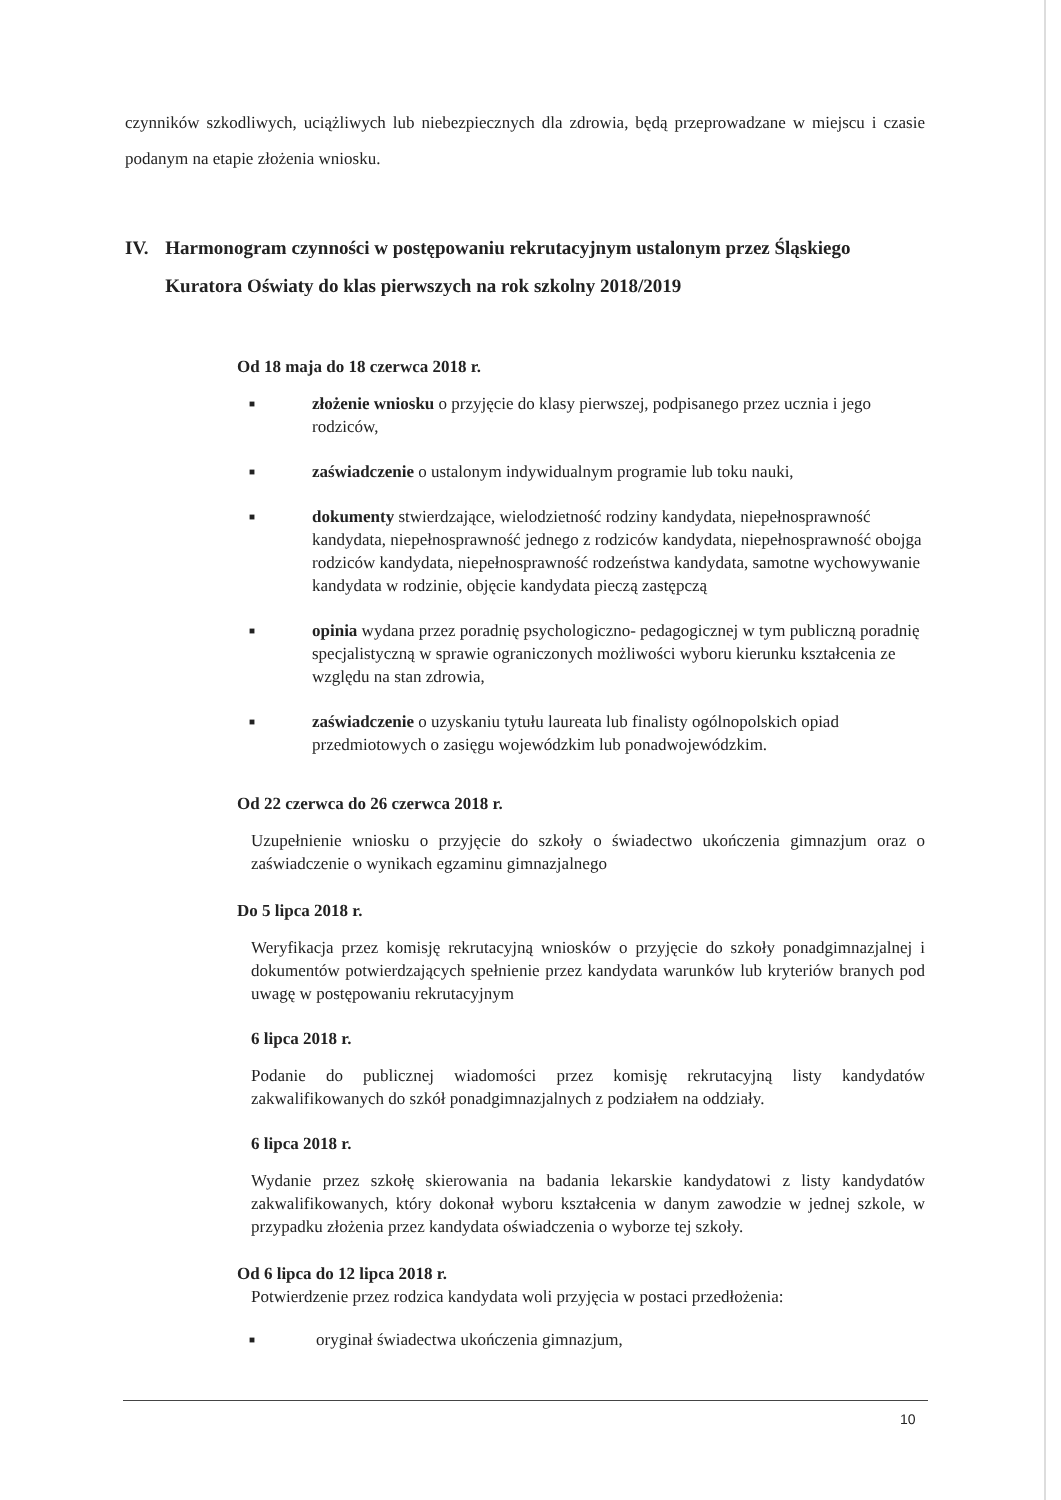czynników szkodliwych, uciążliwych lub niebezpiecznych dla zdrowia, będą przeprowadzane w miejscu i czasie podanym na etapie złożenia wniosku.
IV. Harmonogram czynności w postępowaniu rekrutacyjnym ustalonym przez Śląskiego Kuratora Oświaty do klas pierwszych na rok szkolny 2018/2019
Od 18 maja do 18 czerwca 2018 r.
■ złożenie wniosku o przyjęcie do klasy pierwszej, podpisanego przez ucznia i jego rodziców,
■ zaświadczenie o ustalonym indywidualnym programie lub toku nauki,
■ dokumenty stwierdzające, wielodzietność rodziny kandydata, niepełnosprawność kandydata, niepełnosprawność jednego z rodziców kandydata, niepełnosprawność obojga rodziców kandydata, niepełnosprawność rodzeństwa kandydata, samotne wychowywanie kandydata w rodzinie, objęcie kandydata pieczą zastępczą
■ opinia wydana przez poradnię psychologiczno- pedagogicznej w tym publiczną poradnię specjalistyczną w sprawie ograniczonych możliwości wyboru kierunku kształcenia ze względu na stan zdrowia,
■ zaświadczenie o uzyskaniu tytułu laureata lub finalisty ogólnopolskich opiad przedmiotowych o zasięgu wojewódzkim lub ponadwojewódzkim.
Od 22 czerwca do 26 czerwca 2018 r.
Uzupełnienie wniosku o przyjęcie do szkoły o świadectwo ukończenia gimnazjum oraz o zaświadczenie o wynikach egzaminu gimnazjalnego
Do 5 lipca 2018 r.
Weryfikacja przez komisję rekrutacyjną wniosków o przyjęcie do szkoły ponadgimnazjalnej i dokumentów potwierdzających spełnienie przez kandydata warunków lub kryteriów branych pod uwagę w postępowaniu rekrutacyjnym
6 lipca 2018 r.
Podanie do publicznej wiadomości przez komisję rekrutacyjną listy kandydatów zakwalifikowanych do szkół ponadgimnazjalnych z podziałem na oddziały.
6 lipca 2018 r.
Wydanie przez szkołę skierowania na badania lekarskie kandydatowi z listy kandydatów zakwalifikowanych, który dokonał wyboru kształcenia w danym zawodzie w jednej szkole, w przypadku złożenia przez kandydata oświadczenia o wyborze tej szkoły.
Od 6 lipca do 12 lipca 2018 r.
Potwierdzenie przez rodzica kandydata woli przyjęcia w postaci przedłożenia:
■ oryginał świadectwa ukończenia gimnazjum,
10